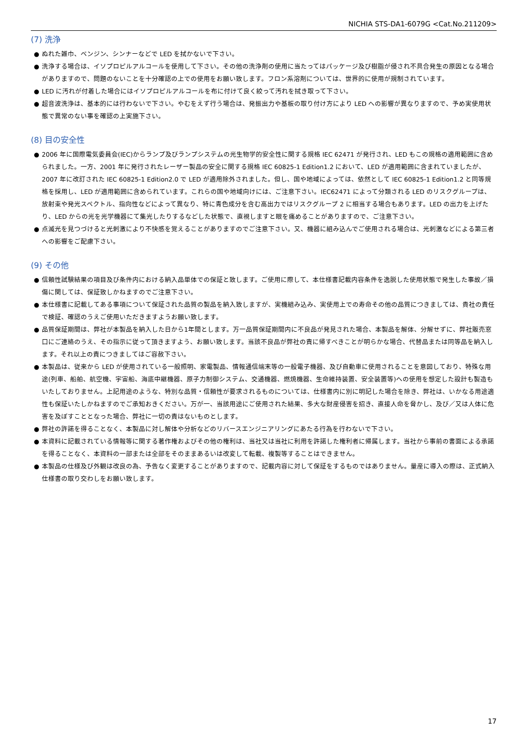NICHIA STS-DA1-6079G <Cat.No.211209>
(7) 洗浄
● ぬれた雑巾、ベンジン、シンナーなどで LED を拭かないで下さい。
● 洗浄する場合は、イソプロピルアルコールを使用して下さい。その他の洗浄剤の使用に当たってはパッケージ及び樹脂が侵され不具合発生の原因となる場合がありますので、問題のないことを十分確認の上での使用をお願い致します。フロン系溶剤については、世界的に使用が規制されています。
● LED に汚れが付着した場合にはイソプロピルアルコールを布に付けて良く絞って汚れを拭き取って下さい。
● 超音波洗浄は、基本的には行わないで下さい。やむをえず行う場合は、発振出力や基板の取り付け方により LED への影響が異なりますので、予め実使用状態で異常のない事を確認の上実施下さい。
(8) 目の安全性
● 2006 年に国際電気委員会(IEC)からランプ及びランプシステムの光生物学的安全性に関する規格 IEC 62471 が発行され、LED もこの規格の適用範囲に含められました。一方、2001 年に発行されたレーザー製品の安全に関する規格 IEC 60825-1 Edition1.2 において、LED が適用範囲に含まれていましたが、2007 年に改訂された IEC 60825-1 Edition2.0 で LED が適用除外されました。但し、国や地域によっては、依然として IEC 60825-1 Edition1.2 と同等規格を採用し、LED が適用範囲に含められています。これらの国や地域向けには、ご注意下さい。IEC62471 によって分類される LED のリスクグループは、放射束や発光スペクトル、指向性などによって異なり、特に青色成分を含む高出力ではリスクグループ 2 に相当する場合もあります。LED の出力を上げたり、LED からの光を光学機器にて集光したりするなどした状態で、直視しますと眼を痛めることがありますので、ご注意下さい。
● 点滅光を見つづけると光刺激により不快感を覚えることがありますのでご注意下さい。又、機器に組み込んでご使用される場合は、光刺激などによる第三者への影響をご配慮下さい。
(9) その他
● 信頼性試験結果の項目及び条件内における納入品単体での保証と致します。ご使用に際して、本仕様書記載内容条件を逸脱した使用状態で発生した事故／損傷に関しては、保証致しかねますのでご注意下さい。
● 本仕様書に記載してある事項について保証された品質の製品を納入致しますが、実機組み込み、実使用上での寿命その他の品質につきましては、貴社の責任で検証、確認のうえご使用いただきますようお願い致します。
● 品質保証期間は、弊社が本製品を納入した日から1年間とします。万一品質保証期間内に不良品が発見された場合、本製品を解体、分解せずに、弊社販売窓口にご連絡のうえ、その指示に従って頂きますよう、お願い致します。当該不良品が弊社の責に帰すべきことが明らかな場合、代替品または同等品を納入します。それ以上の責につきましてはご容赦下さい。
● 本製品は、従来から LED が使用されている一般照明、家電製品、情報通信端末等の一般電子機器、及び自動車に使用されることを意図しており、特殊な用途(列車、船舶、航空機、宇宙船、海底中継機器、原子力制御システム、交通機器、燃焼機器、生命維持装置、安全装置等)への使用を想定した設計も製造もいたしておりません。上記用途のような、特別な品質・信頼性が要求されるものについては、仕様書内に別に明記した場合を除き、弊社は、いかなる用途適性も保証いたしかねますのでご承知おきください。万が一、当該用途にご使用された結果、多大な財産侵害を招き、直接人命を脅かし、及び／又は人体に危害を及ぼすこととなった場合、弊社に一切の責はないものとします。
● 弊社の許諾を得ることなく、本製品に対し解体や分析などのリバースエンジニアリングにあたる行為を行わないで下さい。
● 本資料に記載されている情報等に関する著作権およびその他の権利は、当社又は当社に利用を許諾した権利者に帰属します。当社から事前の書面による承諾を得ることなく、本資料の一部または全部をそのままあるいは改変して転載、複製等することはできません。
● 本製品の仕様及び外観は改良の為、予告なく変更することがありますので、記載内容に対して保証をするものではありません。量産に導入の際は、正式納入仕様書の取り交わしをお願い致します。
17